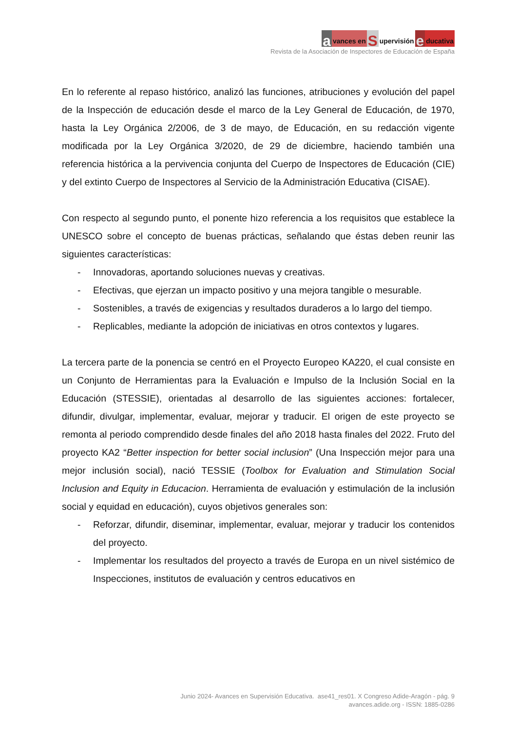avances en S upervisión e ducativa
Revista de la Asociación de Inspectores de Educación de España
En lo referente al repaso histórico, analizó las funciones, atribuciones y evolución del papel de la Inspección de educación desde el marco de la Ley General de Educación, de 1970, hasta la Ley Orgánica 2/2006, de 3 de mayo, de Educación, en su redacción vigente modificada por la Ley Orgánica 3/2020, de 29 de diciembre, haciendo también una referencia histórica a la pervivencia conjunta del Cuerpo de Inspectores de Educación (CIE) y del extinto Cuerpo de Inspectores al Servicio de la Administración Educativa (CISAE).
Con respecto al segundo punto, el ponente hizo referencia a los requisitos que establece la UNESCO sobre el concepto de buenas prácticas, señalando que éstas deben reunir las siguientes características:
- Innovadoras, aportando soluciones nuevas y creativas.
- Efectivas, que ejerzan un impacto positivo y una mejora tangible o mesurable.
- Sostenibles, a través de exigencias y resultados duraderos a lo largo del tiempo.
- Replicables, mediante la adopción de iniciativas en otros contextos y lugares.
La tercera parte de la ponencia se centró en el Proyecto Europeo KA220, el cual consiste en un Conjunto de Herramientas para la Evaluación e Impulso de la Inclusión Social en la Educación (STESSIE), orientadas al desarrollo de las siguientes acciones: fortalecer, difundir, divulgar, implementar, evaluar, mejorar y traducir. El origen de este proyecto se remonta al periodo comprendido desde finales del año 2018 hasta finales del 2022. Fruto del proyecto KA2 “Better inspection for better social inclusion” (Una Inspección mejor para una mejor inclusión social), nació TESSIE (Toolbox for Evaluation and Stimulation Social Inclusion and Equity in Educacion. Herramienta de evaluación y estimulación de la inclusión social y equidad en educación), cuyos objetivos generales son:
- Reforzar, difundir, diseminar, implementar, evaluar, mejorar y traducir los contenidos del proyecto.
- Implementar los resultados del proyecto a través de Europa en un nivel sistémico de Inspecciones, institutos de evaluación y centros educativos en
Junio 2024- Avances en Supervisión Educativa. ase41_res01. X Congreso Adide-Aragón - pág. 9
avances.adide.org - ISSN: 1885-0286